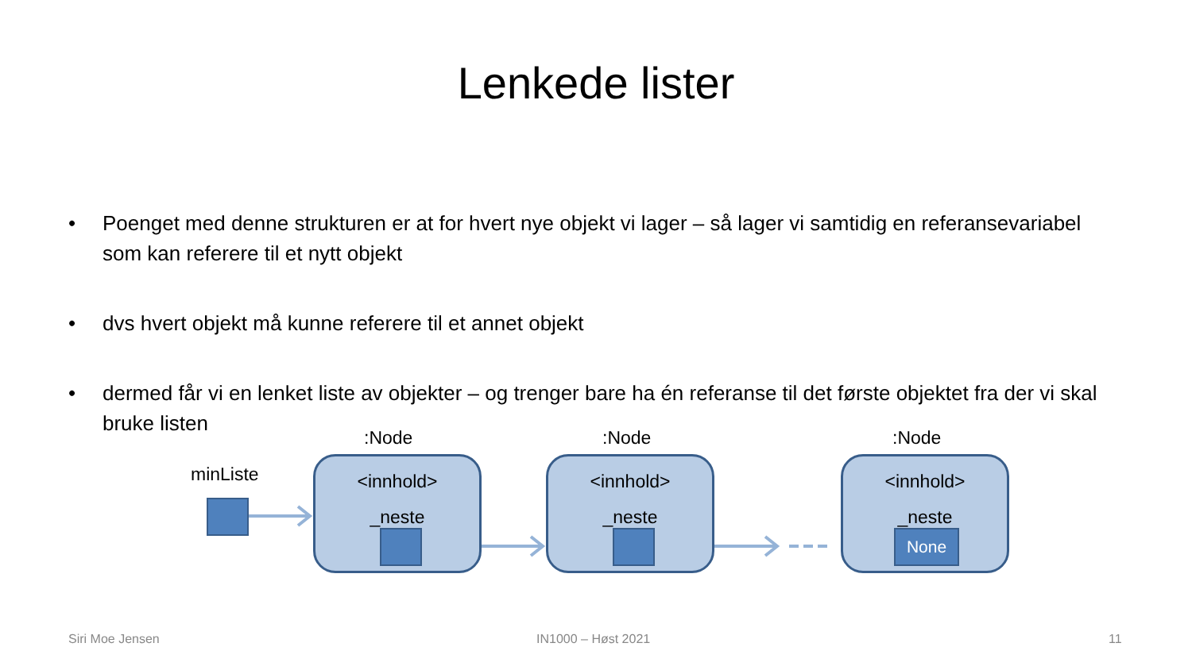Lenkede lister
• Poenget med denne strukturen er at for hvert nye objekt vi lager – så lager vi samtidig en referansevariabel som kan referere til et nytt objekt
• dvs hvert objekt må kunne referere til et annet objekt
• dermed får vi en lenket liste av objekter – og trenger bare ha én referanse til det første objektet fra der vi skal bruke listen
minListe
:Node
<innhold>
_neste
:Node
<innhold>
_neste
:Node
<innhold>
_neste
None
Siri Moe Jensen IN1000 – Høst 2021 11